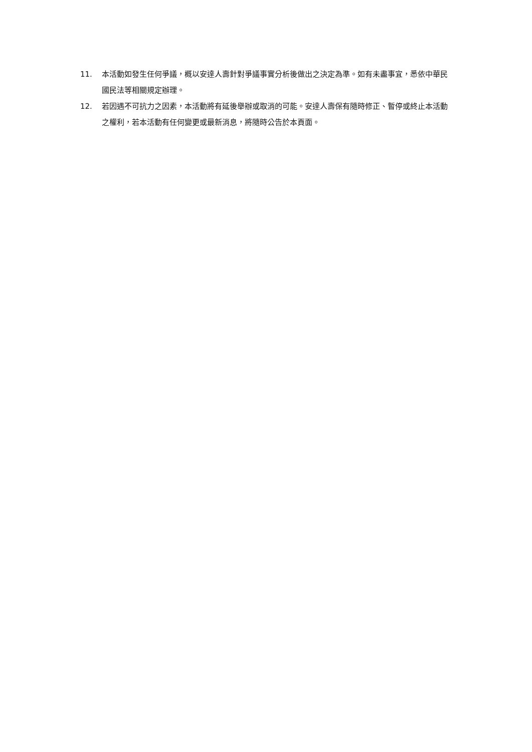11. 本活動如發生任何爭議，概以安達人壽針對爭議事實分析後做出之決定為準。如有未盡事宜，悉依中華民國民法等相關規定辦理。
12. 若因遇不可抗力之因素，本活動將有延後舉辦或取消的可能。安達人壽保有隨時修正、暫停或終止本活動之權利，若本活動有任何變更或最新消息，將隨時公告於本頁面。